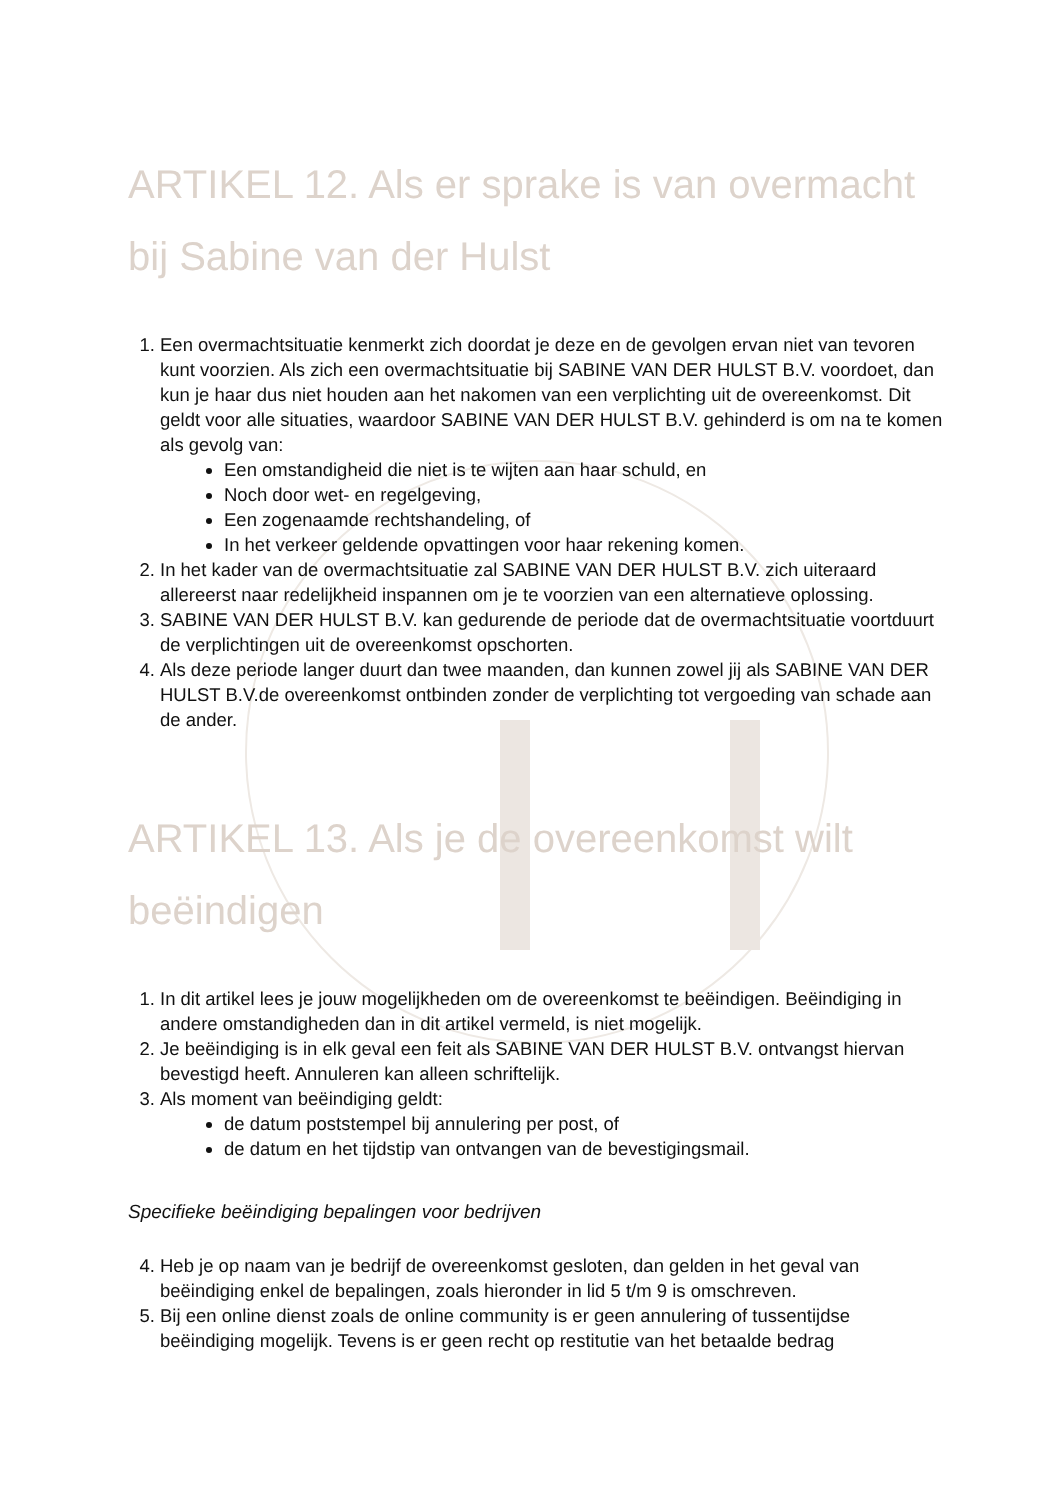ARTIKEL 12. Als er sprake is van overmacht bij Sabine van der Hulst
1. Een overmachtsituatie kenmerkt zich doordat je deze en de gevolgen ervan niet van tevoren kunt voorzien. Als zich een overmachtsituatie bij SABINE VAN DER HULST B.V. voordoet, dan kun je haar dus niet houden aan het nakomen van een verplichting uit de overeenkomst. Dit geldt voor alle situaties, waardoor SABINE VAN DER HULST B.V. gehinderd is om na te komen als gevolg van:
Een omstandigheid die niet is te wijten aan haar schuld, en
Noch door wet- en regelgeving,
Een zogenaamde rechtshandeling, of
In het verkeer geldende opvattingen voor haar rekening komen.
2. In het kader van de overmachtsituatie zal SABINE VAN DER HULST B.V. zich uiteraard allereerst naar redelijkheid inspannen om je te voorzien van een alternatieve oplossing.
3. SABINE VAN DER HULST B.V. kan gedurende de periode dat de overmachtsituatie voortduurt de verplichtingen uit de overeenkomst opschorten.
4. Als deze periode langer duurt dan twee maanden, dan kunnen zowel jij als SABINE VAN DER HULST B.V.de overeenkomst ontbinden zonder de verplichting tot vergoeding van schade aan de ander.
ARTIKEL 13. Als je de overeenkomst wilt beëindigen
1. In dit artikel lees je jouw mogelijkheden om de overeenkomst te beëindigen. Beëindiging in andere omstandigheden dan in dit artikel vermeld, is niet mogelijk.
2. Je beëindiging is in elk geval een feit als SABINE VAN DER HULST B.V. ontvangst hiervan bevestigd heeft. Annuleren kan alleen schriftelijk.
3. Als moment van beëindiging geldt:
de datum poststempel bij annulering per post, of
de datum en het tijdstip van ontvangen van de bevestigingsmail.
Specifieke beëindiging bepalingen voor bedrijven
4. Heb je op naam van je bedrijf de overeenkomst gesloten, dan gelden in het geval van beëindiging enkel de bepalingen, zoals hieronder in lid 5 t/m 9 is omschreven.
5. Bij een online dienst zoals de online community is er geen annulering of tussentijdse beëindiging mogelijk. Tevens is er geen recht op restitutie van het betaalde bedrag